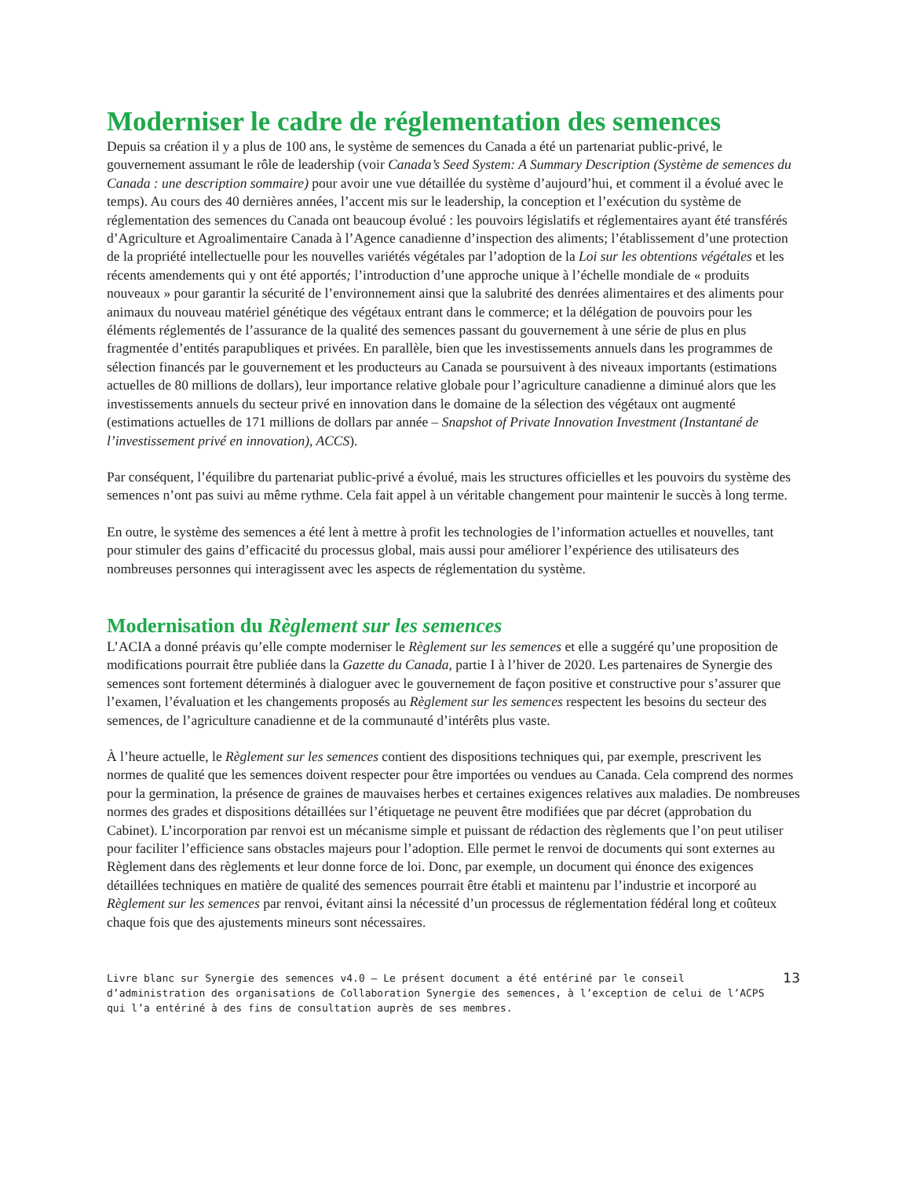Moderniser le cadre de réglementation des semences
Depuis sa création il y a plus de 100 ans, le système de semences du Canada a été un partenariat public-privé, le gouvernement assumant le rôle de leadership (voir Canada’s Seed System: A Summary Description (Système de semences du Canada : une description sommaire) pour avoir une vue détaillée du système d’aujourd’hui, et comment il a évolué avec le temps). Au cours des 40 dernières années, l’accent mis sur le leadership, la conception et l’exécution du système de réglementation des semences du Canada ont beaucoup évolué : les pouvoirs législatifs et réglementaires ayant été transférés d’Agriculture et Agroalimentaire Canada à l’Agence canadienne d’inspection des aliments; l’établissement d’une protection de la propriété intellectuelle pour les nouvelles variétés végétales par l’adoption de la Loi sur les obtentions végétales et les récents amendements qui y ont été apportés; l’introduction d’une approche unique à l’échelle mondiale de « produits nouveaux » pour garantir la sécurité de l’environnement ainsi que la salubrité des denrées alimentaires et des aliments pour animaux du nouveau matériel génétique des végétaux entrant dans le commerce; et la délégation de pouvoirs pour les éléments réglementés de l’assurance de la qualité des semences passant du gouvernement à une série de plus en plus fragmentée d’entités parapubliques et privées. En parallèle, bien que les investissements annuels dans les programmes de sélection financés par le gouvernement et les producteurs au Canada se poursuivent à des niveaux importants (estimations actuelles de 80 millions de dollars), leur importance relative globale pour l’agriculture canadienne a diminué alors que les investissements annuels du secteur privé en innovation dans le domaine de la sélection des végétaux ont augmenté (estimations actuelles de 171 millions de dollars par année – Snapshot of Private Innovation Investment (Instantané de l’investissement privé en innovation), ACCS).
Par conséquent, l’équilibre du partenariat public-privé a évolué, mais les structures officielles et les pouvoirs du système des semences n’ont pas suivi au même rythme. Cela fait appel à un véritable changement pour maintenir le succès à long terme.
En outre, le système des semences a été lent à mettre à profit les technologies de l’information actuelles et nouvelles, tant pour stimuler des gains d’efficacité du processus global, mais aussi pour améliorer l’expérience des utilisateurs des nombreuses personnes qui interagissent avec les aspects de réglementation du système.
Modernisation du Règlement sur les semences
L’ACIA a donné préavis qu’elle compte moderniser le Règlement sur les semences et elle a suggéré qu’une proposition de modifications pourrait être publiée dans la Gazette du Canada, partie I à l’hiver de 2020. Les partenaires de Synergie des semences sont fortement déterminés à dialoguer avec le gouvernement de façon positive et constructive pour s’assurer que l’examen, l’évaluation et les changements proposés au Règlement sur les semences respectent les besoins du secteur des semences, de l’agriculture canadienne et de la communauté d’intérêts plus vaste.
À l’heure actuelle, le Règlement sur les semences contient des dispositions techniques qui, par exemple, prescrivent les normes de qualité que les semences doivent respecter pour être importées ou vendues au Canada. Cela comprend des normes pour la germination, la présence de graines de mauvaises herbes et certaines exigences relatives aux maladies. De nombreuses normes des grades et dispositions détaillées sur l’étiquetage ne peuvent être modifiées que par décret (approbation du Cabinet). L’incorporation par renvoi est un mécanisme simple et puissant de rédaction des règlements que l’on peut utiliser pour faciliter l’efficience sans obstacles majeurs pour l’adoption. Elle permet le renvoi de documents qui sont externes au Règlement dans des règlements et leur donne force de loi. Donc, par exemple, un document qui énonce des exigences détaillées techniques en matière de qualité des semences pourrait être établi et maintenu par l’industrie et incorporé au Règlement sur les semences par renvoi, évitant ainsi la nécessité d’un processus de réglementation fédéral long et coûteux chaque fois que des ajustements mineurs sont nécessaires.
Livre blanc sur Synergie des semences v4.0 – Le présent document a été entériné par le conseil d’administration des organisations de Collaboration Synergie des semences, à l’exception de celui de l’ACPS qui l’a entériné à des fins de consultation auprès de ses membres.
13